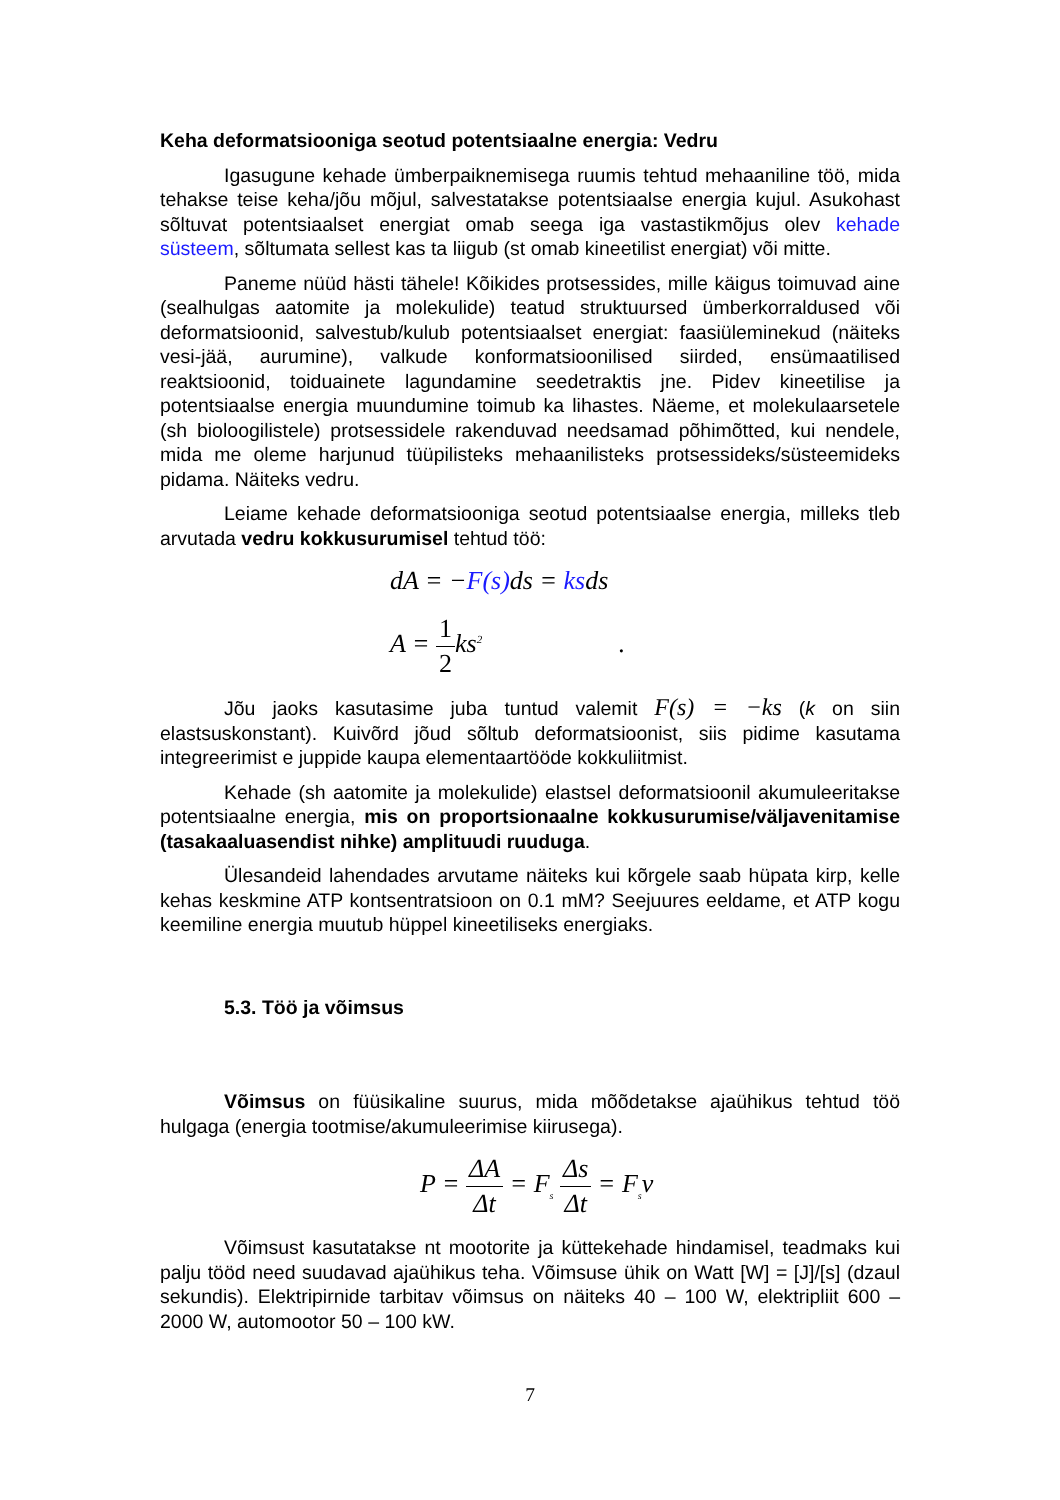Keha deformatsiooniga seotud potentsiaalne energia: Vedru
Igasugune kehade ümberpaiknemisega ruumis tehtud mehaaniline töö, mida tehakse teise keha/jõu mõjul, salvestatakse potentsiaalse energia kujul. Asukohast sõltuvat potentsiaalset energiat omab seega iga vastastikmõjus olev kehade süsteem, sõltumata sellest kas ta liigub (st omab kineetilist energiat) või mitte.
Paneme nüüd hästi tähele! Kõikides protsessides, mille käigus toimuvad aine (sealhulgas aatomite ja molekulide) teatud struktuursed ümberkorraldused või deformatsioonid, salvestub/kulub potentsiaalset energiat: faasiüleminekud (näiteks vesi-jää, aurumine), valkude konformatsioonilised siirded, ensümaatilised reaktsioonid, toiduainete lagundamine seedetraktis jne. Pidev kineetilise ja potentsiaalse energia muundumine toimub ka lihastes. Näeme, et molekulaarsetele (sh bioloogilistele) protsessidele rakenduvad needsamad põhimõtted, kui nendele, mida me oleme harjunud tüüpilisteks mehaanilisteks protsessideks/süsteemideks pidama. Näiteks vedru.
Leiame kehade deformatsiooniga seotud potentsiaalse energia, milleks tleb arvutada vedru kokkusurumisel tehtud töö:
dA = −F(s) ds = ksds
A = 1 2ks<sup>2</sup> .
Jõu jaoks kasutasime juba tuntud valemit F(s) = −ks (k on siin elastsuskonstant). Kuivõrd jõud sõltub deformatsioonist, siis pidime kasutama integreerimist e juppide kaupa elementaartööde kokkuliitmist.
Kehade (sh aatomite ja molekulide) elastsel deformatsioonil akumuleeritakse potentsiaalne energia, mis on proportsionaalne kokkusurumise/väljavenitamise (tasakaaluasendist nihke) amplituudi ruuduga.
Ülesandeid lahendades arvutame näiteks kui kõrgele saab hüpata kirp, kelle kehas keskmine ATP kontsentratsioon on 0.1 mM? Seejuures eeldame, et ATP kogu keemiline energia muutub hüppel kineetiliseks energiaks.
5.3. Töö ja võimsus
Võimsus on füüsikaline suurus, mida mõõdetakse ajaühikus tehtud töö hulgaga (energia tootmise/akumuleerimise kiirusega).
P = ΔA Δt = F<sub>s</sub> Δs Δt = F<sub>s</sub>v
Võimsust kasutatakse nt mootorite ja küttekehade hindamisel, teadmaks kui palju tööd need suudavad ajaühikus teha. Võimsuse ühik on Watt [W] = [J]/[s] (dzaul sekundis). Elektripirnide tarbitav võimsus on näiteks 40 – 100 W, elektripliit 600 – 2000 W, automootor 50 – 100 kW.
7